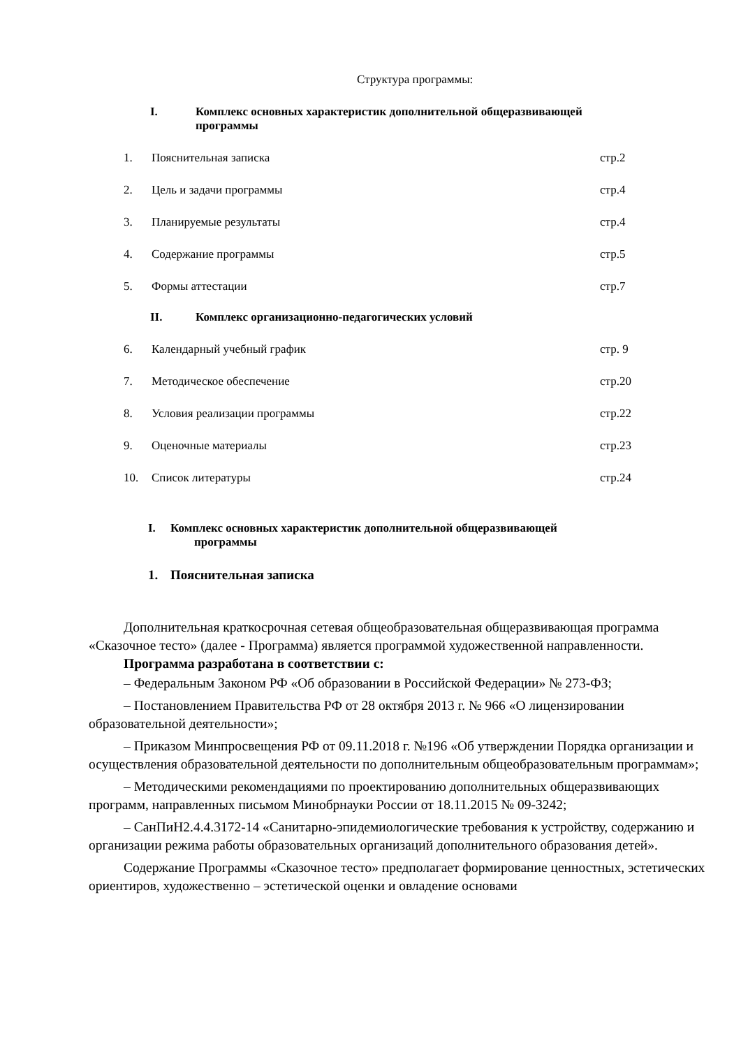Структура программы:
I. Комплекс основных характеристик дополнительной общеразвивающей
программы
1. Пояснительная записка стр.2
2. Цель и задачи программы стр.4
3. Планируемые результаты стр.4
4. Содержание программы стр.5
5. Формы аттестации стр.7
II. Комплекс организационно-педагогических условий
6. Календарный учебный график стр. 9
7. Методическое обеспечение стр.20
8. Условия реализации программы стр.22
9. Оценочные материалы стр.23
10. Список литературы стр.24
I. Комплекс основных характеристик дополнительной общеразвивающей
программы
1. Пояснительная записка
Дополнительная краткосрочная сетевая общеобразовательная общеразвивающая программа «Сказочное тесто» (далее - Программа) является программой художественной направленности.
Программа разработана в соответствии с:
– Федеральным Законом РФ «Об образовании в Российской Федерации» № 273-ФЗ;
– Постановлением Правительства РФ от 28 октября 2013 г. № 966 «О лицензировании образовательной деятельности»;
– Приказом Минпросвещения РФ от 09.11.2018 г. №196 «Об утверждении Порядка организации и осуществления образовательной деятельности по дополнительным общеобразовательным программам»;
– Методическими рекомендациями по проектированию дополнительных общеразвивающих программ, направленных письмом Минобрнауки России от 18.11.2015 № 09-3242;
– СанПиН2.4.4.3172-14 «Санитарно-эпидемиологические требования к устройству, содержанию и организации режима работы образовательных организаций дополнительного образования детей».
Содержание Программы «Сказочное тесто» предполагает формирование ценностных, эстетических ориентиров, художественно – эстетической оценки и овладение основами